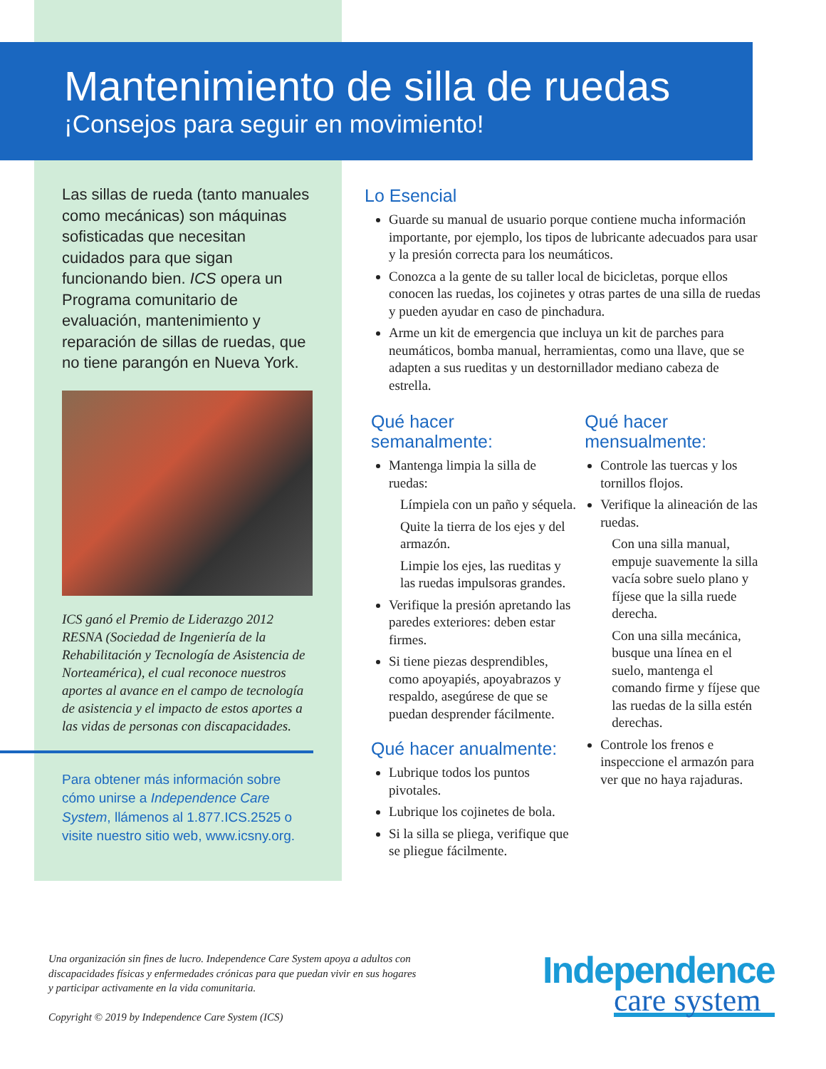Mantenimiento de silla de ruedas
¡Consejos para seguir en movimiento!
Las sillas de rueda (tanto manuales como mecánicas) son máquinas sofisticadas que necesitan cuidados para que sigan funcionando bien. ICS opera un Programa comunitario de evaluación, mantenimiento y reparación de sillas de ruedas, que no tiene parangón en Nueva York.
ICS ganó el Premio de Liderazgo 2012 RESNA (Sociedad de Ingeniería de la Rehabilitación y Tecnología de Asistencia de Norteamérica), el cual reconoce nuestros aportes al avance en el campo de tecnología de asistencia y el impacto de estos aportes a las vidas de personas con discapacidades.
Para obtener más información sobre cómo unirse a Independence Care System, llámenos al 1.877.ICS.2525 o visite nuestro sitio web, www.icsny.org.
Lo Esencial
Guarde su manual de usuario porque contiene mucha información importante, por ejemplo, los tipos de lubricante adecuados para usar y la presión correcta para los neumáticos.
Conozca a la gente de su taller local de bicicletas, porque ellos conocen las ruedas, los cojinetes y otras partes de una silla de ruedas y pueden ayudar en caso de pinchadura.
Arme un kit de emergencia que incluya un kit de parches para neumáticos, bomba manual, herramientas, como una llave, que se adapten a sus rueditas y un destornillador mediano cabeza de estrella.
Qué hacer semanalmente:
Mantenga limpia la silla de ruedas:
Límpiela con un paño y séquela.
Quite la tierra de los ejes y del armazón.
Limpie los ejes, las rueditas y las ruedas impulsoras grandes.
Verifique la presión apretando las paredes exteriores: deben estar firmes.
Si tiene piezas desprendibles, como apoyapiés, apoyabrazos y respaldo, asegúrese de que se puedan desprender fácilmente.
Qué hacer anualmente:
Lubrique todos los puntos pivotales.
Lubrique los cojinetes de bola.
Si la silla se pliega, verifique que se pliegue fácilmente.
Qué hacer mensualmente:
Controle las tuercas y los tornillos flojos.
Verifique la alineación de las ruedas.
Con una silla manual, empuje suavemente la silla vacía sobre suelo plano y fíjese que la silla ruede derecha.
Con una silla mecánica, busque una línea en el suelo, mantenga el comando firme y fíjese que las ruedas de la silla estén derechas.
Controle los frenos e inspeccione el armazón para ver que no haya rajaduras.
Una organización sin fines de lucro. Independence Care System apoya a adultos con discapacidades físicas y enfermedades crónicas para que puedan vivir en sus hogares y participar activamente en la vida comunitaria.
Copyright © 2019 by Independence Care System (ICS)
Independence
care system